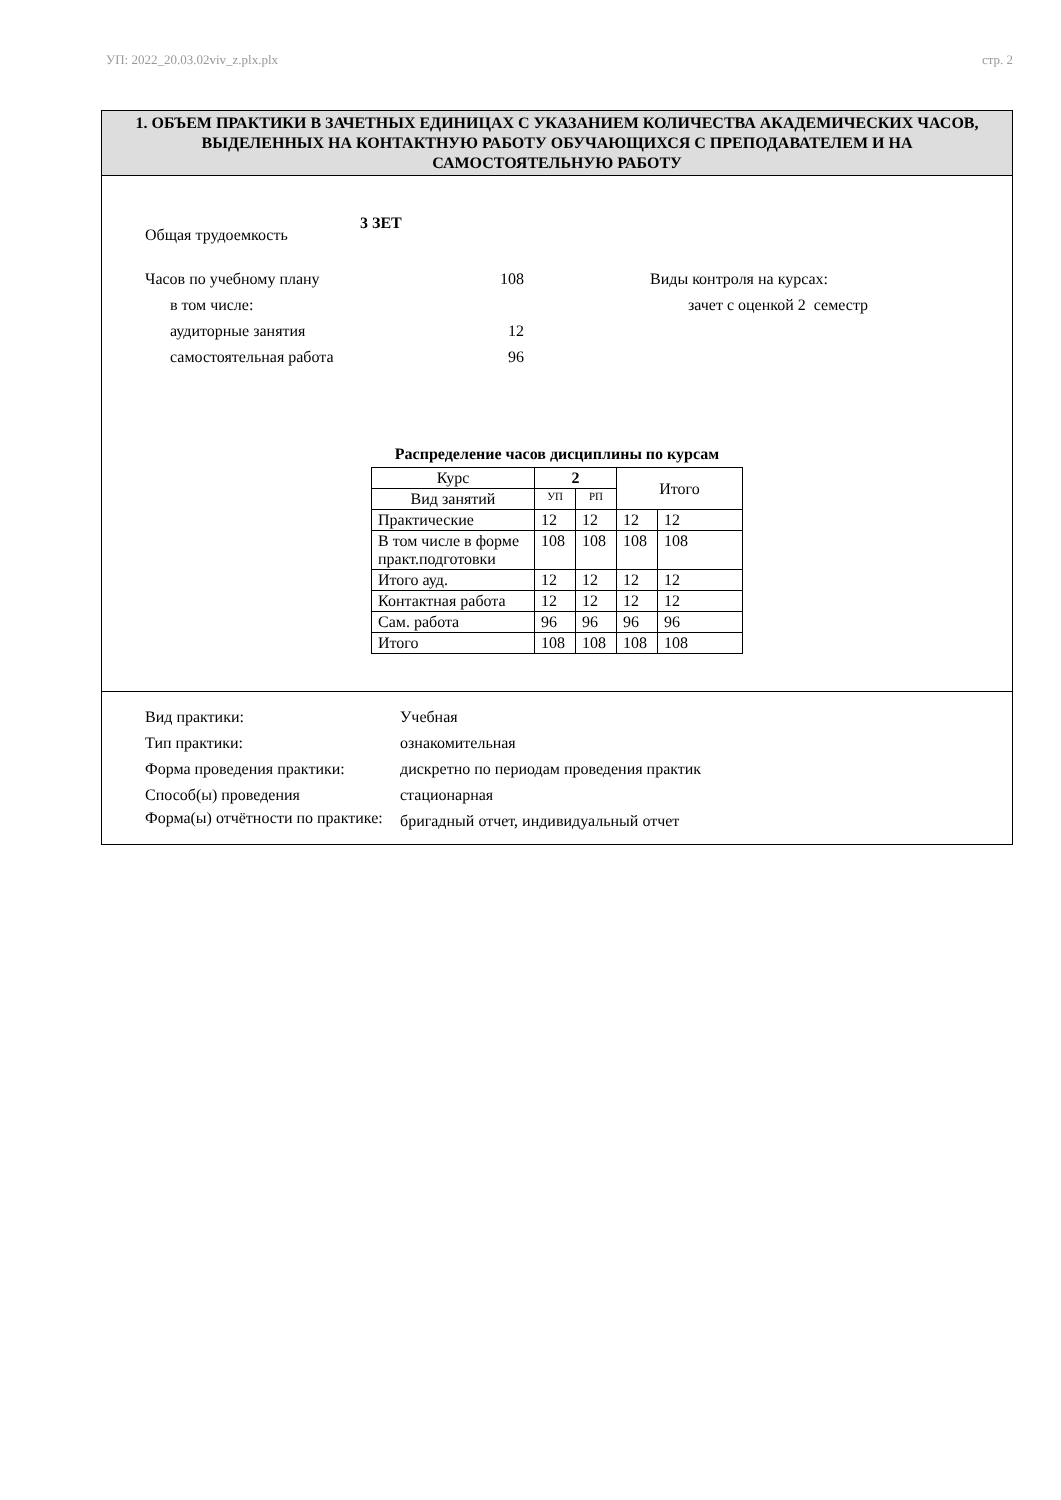УП: 2022_20.03.02viv_z.plx.plx стр. 2
1. ОБЪЕМ ПРАКТИКИ В ЗАЧЕТНЫХ ЕДИНИЦАХ С УКАЗАНИЕМ КОЛИЧЕСТВА АКАДЕМИЧЕСКИХ ЧАСОВ, ВЫДЕЛЕННЫХ НА КОНТАКТНУЮ РАБОТУ ОБУЧАЮЩИХСЯ С ПРЕПОДАВАТЕЛЕМ И НА САМОСТОЯТЕЛЬНУЮ РАБОТУ
Общая трудоемкость
3 ЗЕТ
Часов по учебному плану 108
в том числе:
аудиторные занятия 12
самостоятельная работа 96
Виды контроля на курсах:
зачет с оценкой 2 семестр
Распределение часов дисциплины по курсам
| Курс | 2 | | Итого | |
| Вид занятий | УП | РП | | |
| Практические | 12 | 12 | 12 | 12 |
| В том числе в форме практ.подготовки | 108 | 108 | 108 | 108 |
| Итого ауд. | 12 | 12 | 12 | 12 |
| Контактная работа | 12 | 12 | 12 | 12 |
| Сам. работа | 96 | 96 | 96 | 96 |
| Итого | 108 | 108 | 108 | 108 |
Вид практики: Учебная
Тип практики: ознакомительная
Форма проведения практики: дискретно по периодам проведения практик
Способ(ы) проведения стационарная
Форма(ы) отчётности по практике:
бригадный отчет, индивидуальный отчет